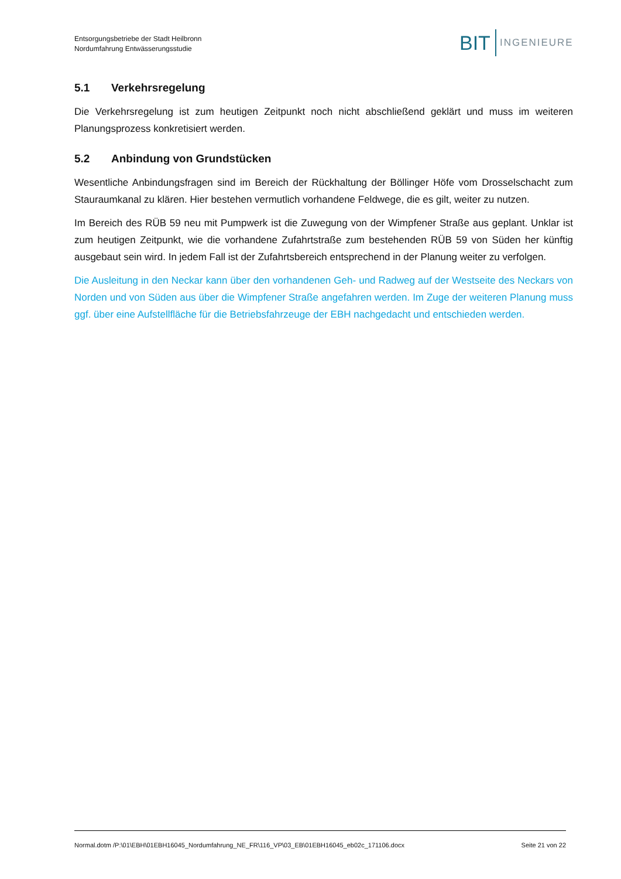Entsorgungsbetriebe der Stadt Heilbronn
Nordumfahrung Entwässerungsstudie
BIT INGENIEURE
5.1 Verkehrsregelung
Die Verkehrsregelung ist zum heutigen Zeitpunkt noch nicht abschließend geklärt und muss im weiteren Planungsprozess konkretisiert werden.
5.2 Anbindung von Grundstücken
Wesentliche Anbindungsfragen sind im Bereich der Rückhaltung der Böllinger Höfe vom Drosselschacht zum Stauraumkanal zu klären. Hier bestehen vermutlich vorhandene Feldwege, die es gilt, weiter zu nutzen.
Im Bereich des RÜB 59 neu mit Pumpwerk ist die Zuwegung von der Wimpfener Straße aus geplant. Unklar ist zum heutigen Zeitpunkt, wie die vorhandene Zufahrtstraße zum bestehenden RÜB 59 von Süden her künftig ausgebaut sein wird. In jedem Fall ist der Zufahrtsbereich entsprechend in der Planung weiter zu verfolgen.
Die Ausleitung in den Neckar kann über den vorhandenen Geh- und Radweg auf der Westseite des Neckars von Norden und von Süden aus über die Wimpfener Straße angefahren werden. Im Zuge der weiteren Planung muss ggf. über eine Aufstellfläche für die Betriebsfahrzeuge der EBH nachgedacht und entschieden werden.
Normal.dotm /P:\01\EBH\01EBH16045_Nordumfahrung_NE_FR\116_VP\03_EB\01EBH16045_eb02c_171106.docx Seite 21 von 22